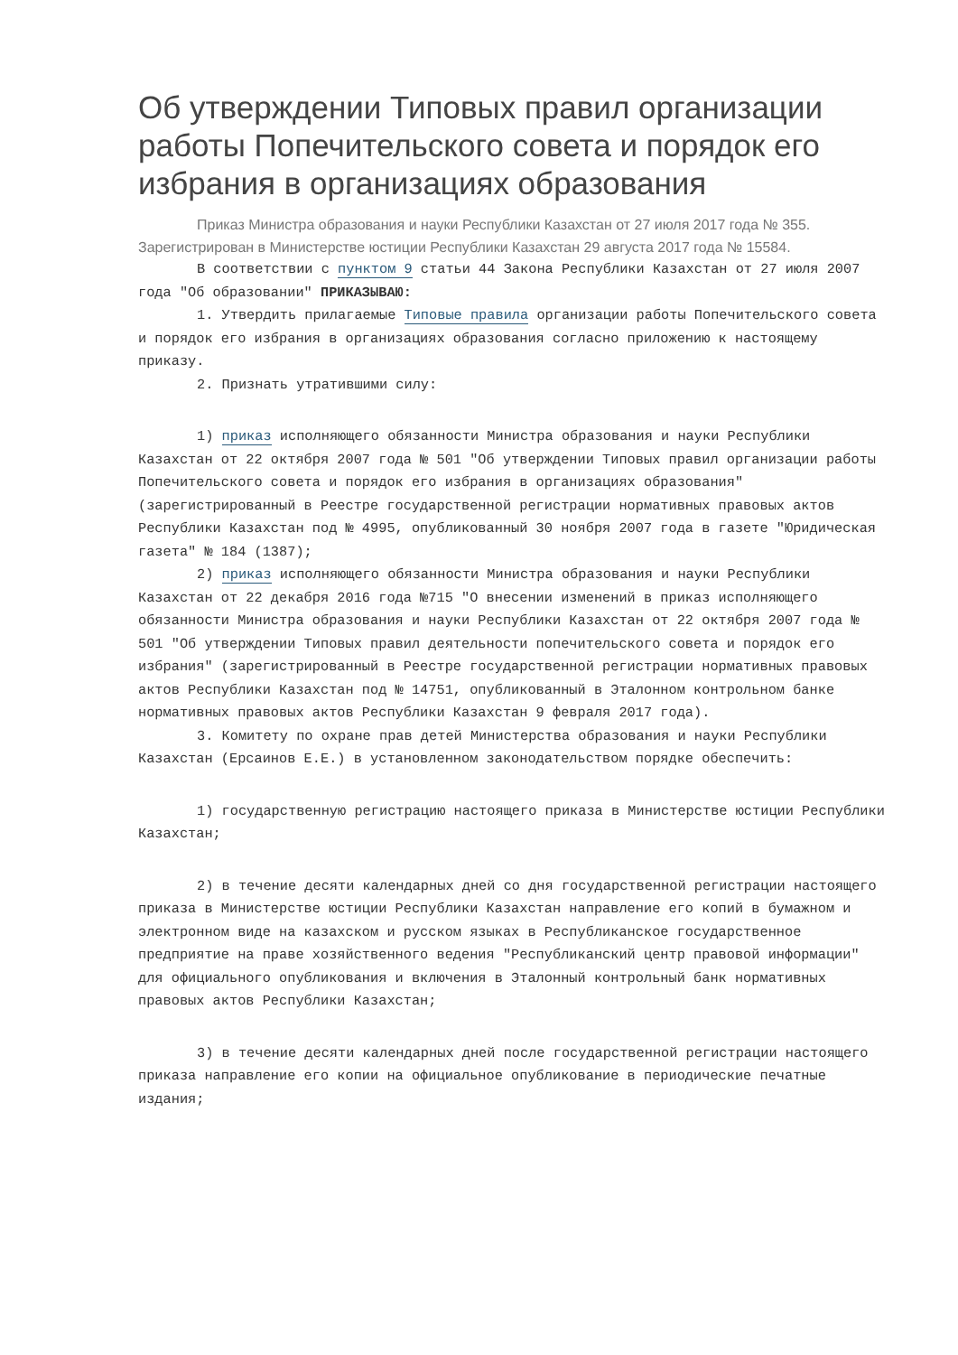Об утверждении Типовых правил организации работы Попечительского совета и порядок его избрания в организациях образования
Приказ Министра образования и науки Республики Казахстан от 27 июля 2017 года № 355. Зарегистрирован в Министерстве юстиции Республики Казахстан 29 августа 2017 года № 15584.
В соответствии с пунктом 9 статьи 44 Закона Республики Казахстан от 27 июля 2007 года "Об образовании" ПРИКАЗЫВАЮ:
1. Утвердить прилагаемые Типовые правила организации работы Попечительского совета и порядок его избрания в организациях образования согласно приложению к настоящему приказу.
2. Признать утратившими силу:
1) приказ исполняющего обязанности Министра образования и науки Республики Казахстан от 22 октября 2007 года № 501 "Об утверждении Типовых правил организации работы Попечительского совета и порядок его избрания в организациях образования" (зарегистрированный в Реестре государственной регистрации нормативных правовых актов Республики Казахстан под № 4995, опубликованный 30 ноября 2007 года в газете "Юридическая газета" № 184 (1387);
2) приказ исполняющего обязанности Министра образования и науки Республики Казахстан от 22 декабря 2016 года №715 "О внесении изменений в приказ исполняющего обязанности Министра образования и науки Республики Казахстан от 22 октября 2007 года № 501 "Об утверждении Типовых правил деятельности попечительского совета и порядок его избрания" (зарегистрированный в Реестре государственной регистрации нормативных правовых актов Республики Казахстан под № 14751, опубликованный в Эталонном контрольном банке нормативных правовых актов Республики Казахстан 9 февраля 2017 года).
3. Комитету по охране прав детей Министерства образования и науки Республики Казахстан (Ерсаинов Е.Е.) в установленном законодательством порядке обеспечить:
1) государственную регистрацию настоящего приказа в Министерстве юстиции Республики Казахстан;
2) в течение десяти календарных дней со дня государственной регистрации настоящего приказа в Министерстве юстиции Республики Казахстан направление его копий в бумажном и электронном виде на казахском и русском языках в Республиканское государственное предприятие на праве хозяйственного ведения "Республиканский центр правовой информации" для официального опубликования и включения в Эталонный контрольный банк нормативных правовых актов Республики Казахстан;
3) в течение десяти календарных дней после государственной регистрации настоящего приказа направление его копии на официальное опубликование в периодические печатные издания;